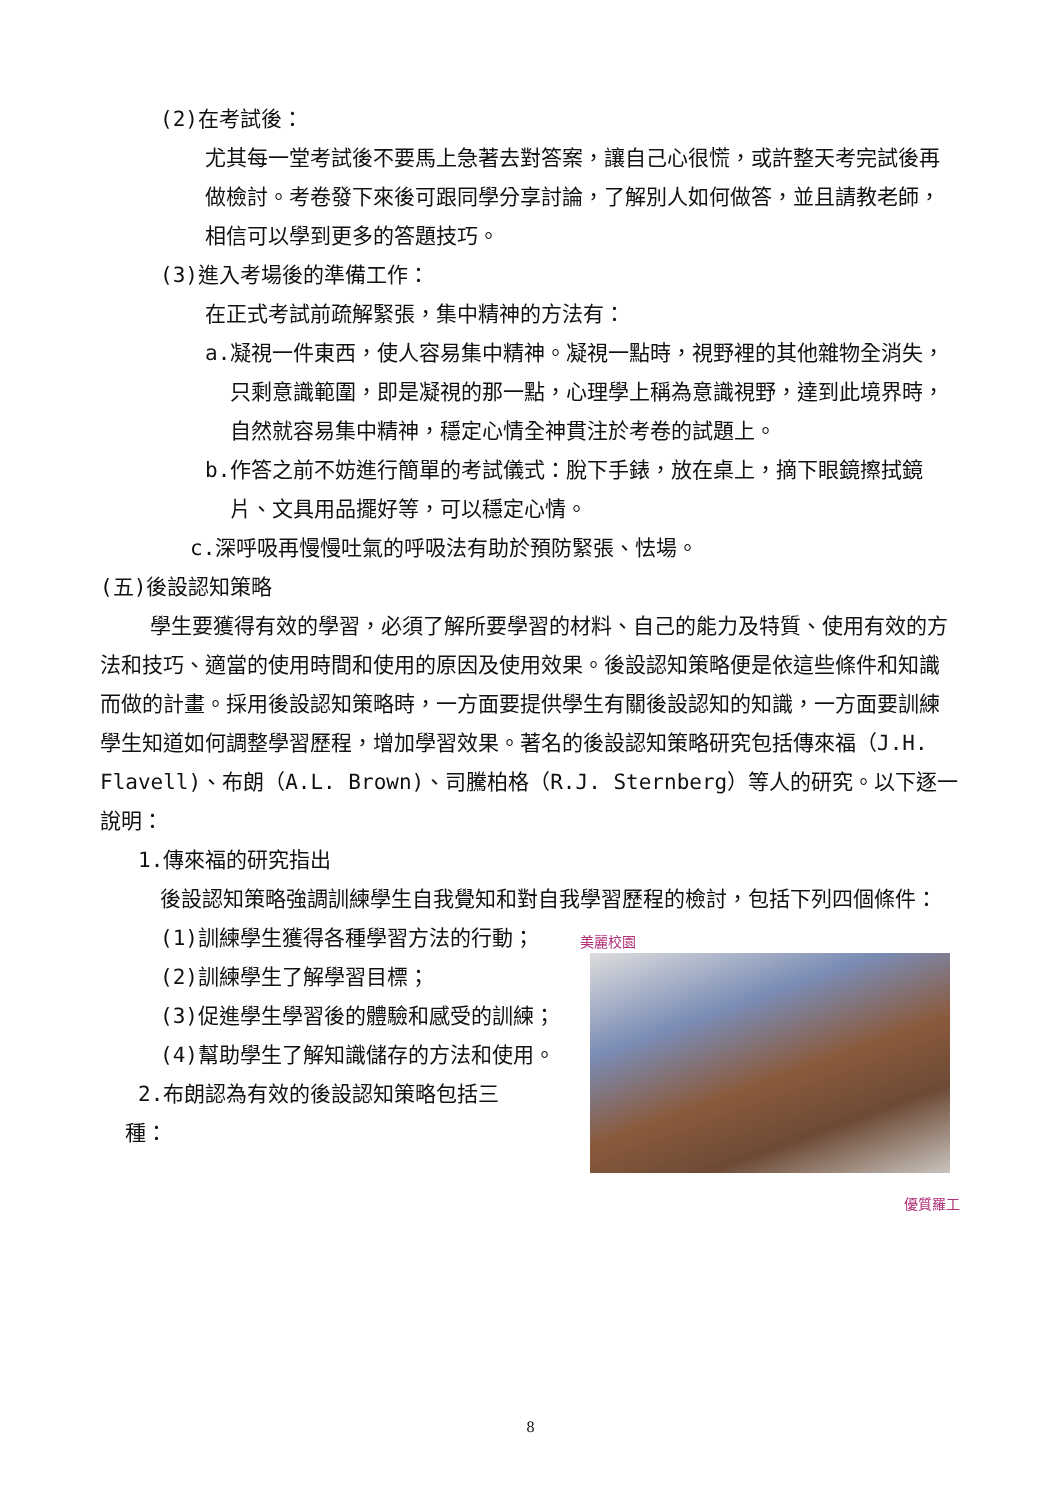(2)在考試後：
尤其每一堂考試後不要馬上急著去對答案，讓自己心很慌，或許整天考完試後再做檢討。考卷發下來後可跟同學分享討論，了解別人如何做答，並且請教老師，相信可以學到更多的答題技巧。
(3)進入考場後的準備工作：
在正式考試前疏解緊張，集中精神的方法有：
a.凝視一件東西，使人容易集中精神。凝視一點時，視野裡的其他雜物全消失，只剩意識範圍，即是凝視的那一點，心理學上稱為意識視野，達到此境界時，自然就容易集中精神，穩定心情全神貫注於考卷的試題上。
b.作答之前不妨進行簡單的考試儀式：脫下手錶，放在桌上，摘下眼鏡擦拭鏡片、文具用品擺好等，可以穩定心情。
c.深呼吸再慢慢吐氣的呼吸法有助於預防緊張、怯場。
(五)後設認知策略
學生要獲得有效的學習，必須了解所要學習的材料、自己的能力及特質、使用有效的方法和技巧、適當的使用時間和使用的原因及使用效果。後設認知策略便是依這些條件和知識而做的計畫。採用後設認知策略時，一方面要提供學生有關後設認知的知識，一方面要訓練學生知道如何調整學習歷程，增加學習效果。著名的後設認知策略研究包括傳來福（J.H. Flavell)、布朗（A.L. Brown)、司騰柏格（R.J. Sternberg）等人的研究。以下逐一說明：
1.傳來福的研究指出
後設認知策略強調訓練學生自我覺知和對自我學習歷程的檢討，包括下列四個條件：
美麗校園
優質羅工
(1)訓練學生獲得各種學習方法的行動；
(2)訓練學生了解學習目標；
(3)促進學生學習後的體驗和感受的訓練；
(4)幫助學生了解知識儲存的方法和使用。
2.布朗認為有效的後設認知策略包括三
種：
8